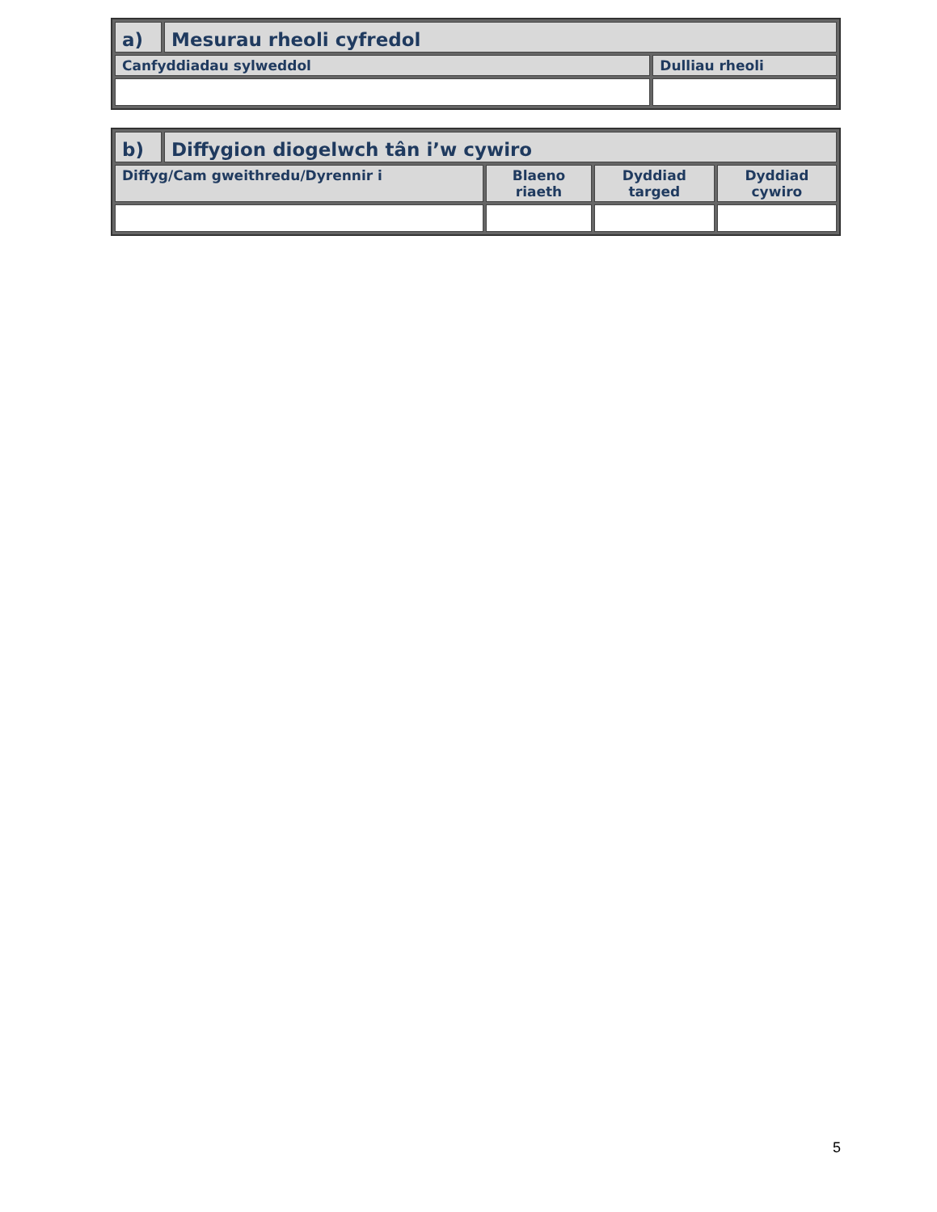| a) | Mesurau rheoli cyfredol | |
| --- | --- | --- |
| Canfyddiadau sylweddol | | Dulliau rheoli |
| b) | Diffygion diogelwch tân i’w cywiro | | | |
| --- | --- | --- | --- | --- |
| Diffyg/Cam gweithredu/Dyrennir i | | Blaeno riaeth | Dyddiad targed | Dyddiad cywiro |
5